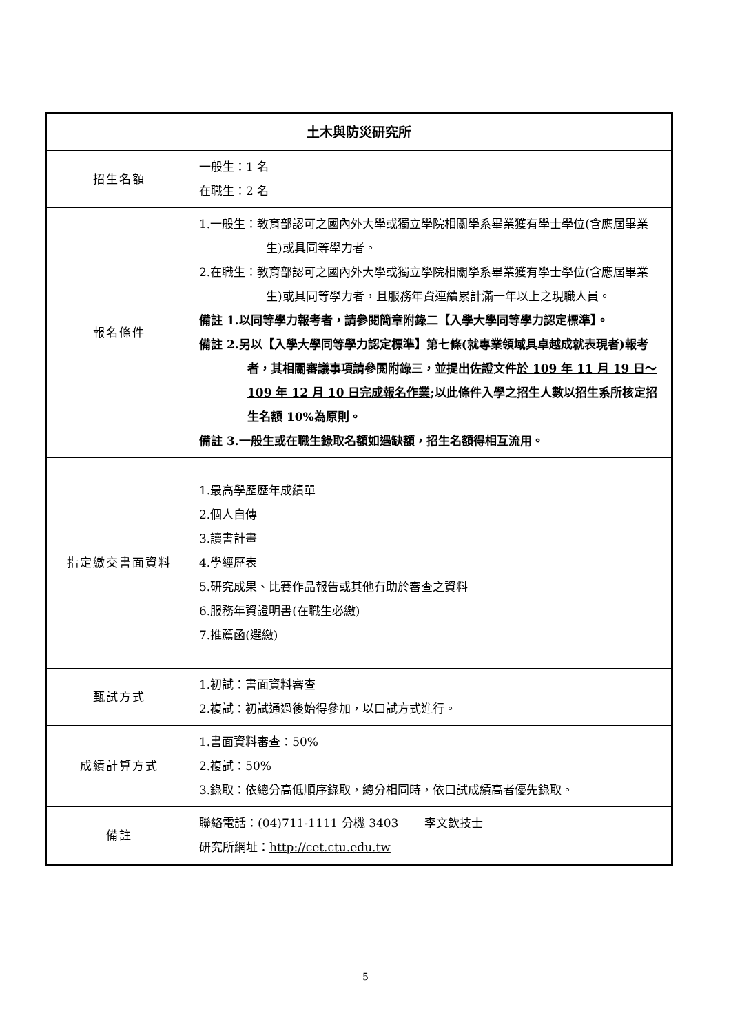| 土木與防災研究所 | |
| --- | --- |
| 招生名額 | 一般生：1 名 在職生：2 名 |
| 報名條件 | 1.一般生：教育部認可之國內外大學或獨立學院相關學系畢業獲有學士學位(含應屆畢業生)或具同等學力者。 2.在職生：教育部認可之國內外大學或獨立學院相關學系畢業獲有學士學位(含應屆畢業生)或具同等學力者，且服務年資連續累計滿一年以上之現職人員。 備註 1.以同等學力報考者，請參閱簡章附錄二【入學大學同等學力認定標準】。 備註 2.另以【入學大學同等學力認定標準】第七條(就專業領域具卓越成就表現者)報考者，其相關審議事項請參閱附錄三，並提出佐證文件 於 109 年 11 月 19 日～109 年 12 月 10 日完成報名作業 ;以此條件入學之招生人數以招生系所核定招生名額 10%為原則。 備註 3.一般生或在職生錄取名額如遇缺額，招生名額得相互流用。 |
| 指定繳交書面資料 | 1.最高學歷歷年成績單 2.個人自傳 3.讀書計畫 4.學經歷表 5.研究成果、比賽作品報告或其他有助於審查之資料 6.服務年資證明書(在職生必繳) 7.推薦函(選繳) |
| 甄試方式 | 1.初試：書面資料審查 2.複試：初試通過後始得參加，以口試方式進行。 |
| 成績計算方式 | 1.書面資料審查：50% 2.複試：50% 3.錄取：依總分高低順序錄取，總分相同時，依口試成績高者優先錄取。 |
| 備註 | 聯絡電話：(04)711-1111 分機 3403 李文欽技士 研究所網址： http://cet.ctu.edu.tw |
5